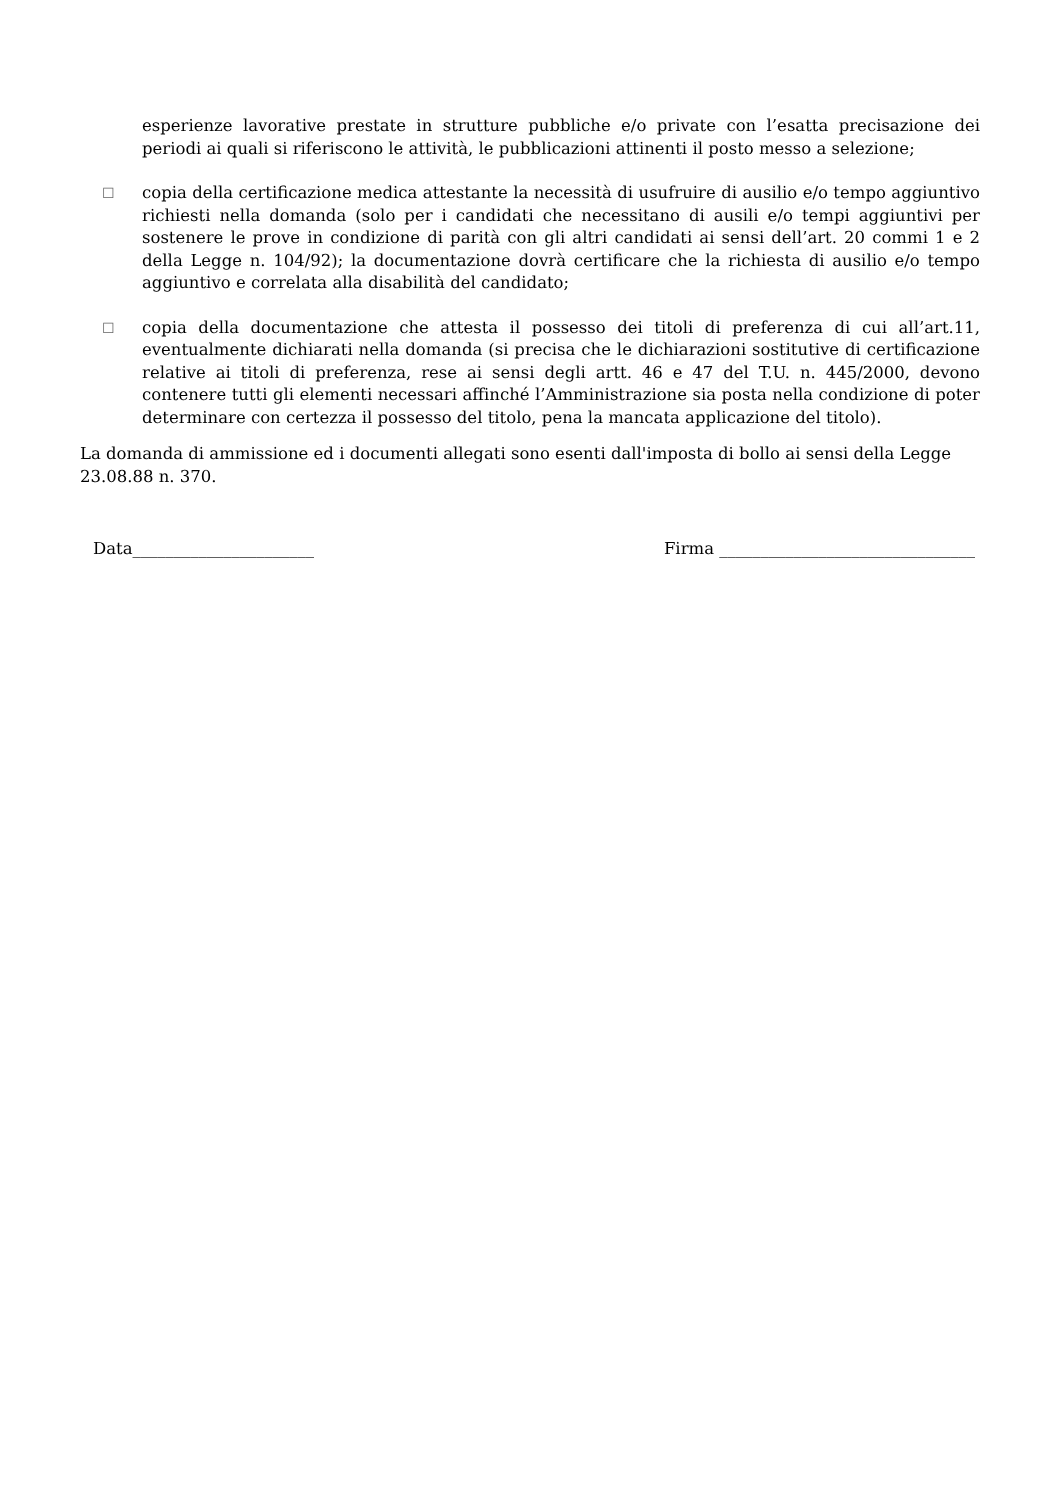esperienze lavorative prestate in strutture pubbliche e/o private con l’esatta precisazione dei periodi ai quali si riferiscono le attività, le pubblicazioni attinenti il posto messo a selezione;
☐
copia della certificazione medica attestante la necessità di usufruire di ausilio e/o tempo aggiuntivo richiesti nella domanda (solo per i candidati che necessitano di ausili e/o tempi aggiuntivi per sostenere le prove in condizione di parità con gli altri candidati ai sensi dell’art. 20 commi 1 e 2 della Legge n. 104/92); la documentazione dovrà certificare che la richiesta di ausilio e/o tempo aggiuntivo e correlata alla disabilità del candidato;
☐
copia della documentazione che attesta il possesso dei titoli di preferenza di cui all’art.11, eventualmente dichiarati nella domanda (si precisa che le dichiarazioni sostitutive di certificazione relative ai titoli di preferenza, rese ai sensi degli artt. 46 e 47 del T.U. n. 445/2000, devono contenere tutti gli elementi necessari affinché l’Amministrazione sia posta nella condizione di poter determinare con certezza il possesso del titolo, pena la mancata applicazione del titolo).
La domanda di ammissione ed i documenti allegati sono esenti dall'imposta di bollo ai sensi della Legge 23.08.88 n. 370.
Data______________________ Firma _______________________________